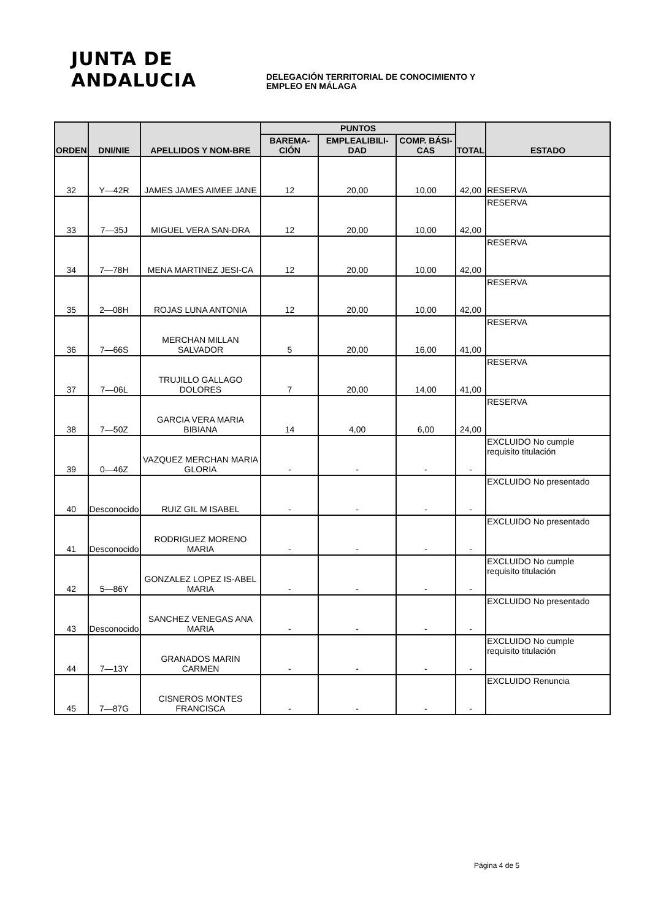JUNTA DE ANDALUCIA
DELEGACIÓN TERRITORIAL DE CONOCIMIENTO Y
EMPLEO EN MÁLAGA
| ORDEN | DNI/NIE | APELLIDOS Y NOM-BRE | PUNTOS | | | TOTAL | ESTADO |
| --- | --- | --- | --- | --- | --- | --- | --- |
| | | | BAREMA-CIÓN | EMPLEALIBILI-DAD | COMP. BÁSI-CAS | | |
| 32 | Y—42R | JAMES JAMES AIMEE JANE | 12 | 20,00 | 10,00 | 42,00 | RESERVA |
| 33 | 7—35J | MIGUEL VERA SAN-DRA | 12 | 20,00 | 10,00 | 42,00 | RESERVA |
| 34 | 7—78H | MENA MARTINEZ JESI-CA | 12 | 20,00 | 10,00 | 42,00 | RESERVA |
| 35 | 2—08H | ROJAS LUNA ANTONIA | 12 | 20,00 | 10,00 | 42,00 | RESERVA |
| 36 | 7—66S | MERCHAN MILLAN SALVADOR | 5 | 20,00 | 16,00 | 41,00 | RESERVA |
| 37 | 7—06L | TRUJILLO GALLAGO DOLORES | 7 | 20,00 | 14,00 | 41,00 | RESERVA |
| 38 | 7—50Z | GARCIA VERA MARIA BIBIANA | 14 | 4,00 | 6,00 | 24,00 | RESERVA |
| 39 | 0—46Z | VAZQUEZ MERCHAN MARIA GLORIA | - | - | - | - | EXCLUIDO No cumple requisito titulación |
| 40 | Desconocido | RUIZ GIL M ISABEL | - | - | - | - | EXCLUIDO No presentado |
| 41 | Desconocido | RODRIGUEZ MORENO MARIA | - | - | - | - | EXCLUIDO No presentado |
| 42 | 5—86Y | GONZALEZ LOPEZ IS-ABEL MARIA | - | - | - | - | EXCLUIDO No cumple requisito titulación |
| 43 | Desconocido | SANCHEZ VENEGAS ANA MARIA | - | - | - | - | EXCLUIDO No presentado |
| 44 | 7—13Y | GRANADOS MARIN CARMEN | - | - | - | - | EXCLUIDO No cumple requisito titulación |
| 45 | 7—87G | CISNEROS MONTES FRANCISCA | - | - | - | - | EXCLUIDO Renuncia |
Página 4 de 5